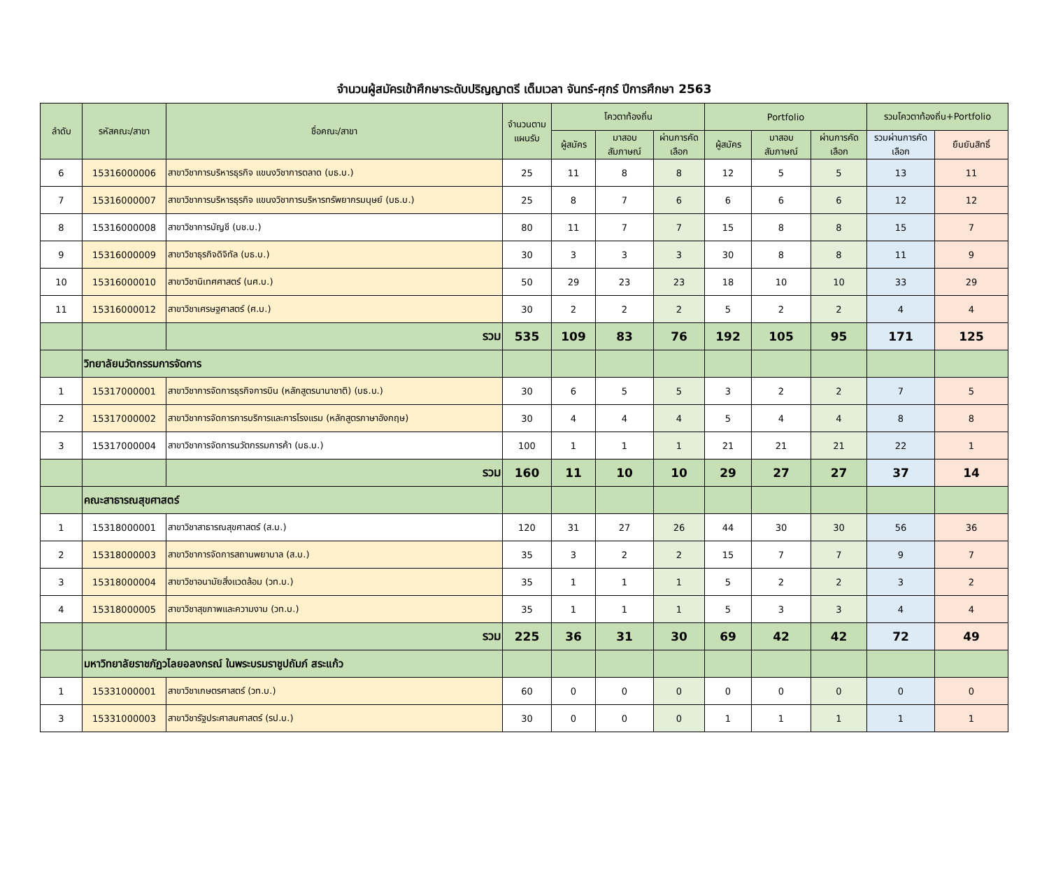จำนวนผู้สมัครเข้าศึกษาระดับปริญญาตรี เต็มเวลา จันทร์-ศุกร์ ปีการศึกษา 2563
| ลำดับ | รหัสคณะ/สาขา | ชื่อคณะ/สาขา | จำนวนตามแผนรับ | โควตาท้องถิ่น | | | Portfolio | | | รวมโควตาท้องถิ่น+Portfolio | |
| --- | --- | --- | --- | --- | --- | --- | --- | --- | --- | --- | --- |
| | | | | ผู้สมัคร | มาสอบสัมภาษณ์ | ผ่านการคัดเลือก | ผู้สมัคร | มาสอบสัมภาษณ์ | ผ่านการคัดเลือก | รวมผ่านการคัดเลือก | ยืนยันสิทธิ์ |
| 6 | 15316000006 | สาขาวิชาการบริหารธุรกิจ แขนงวิชาการตลาด (บธ.บ.) | 25 | 11 | 8 | 8 | 12 | 5 | 5 | 13 | 11 |
| 7 | 15316000007 | สาขาวิชาการบริหารธุรกิจ แขนงวิชาการบริหารทรัพยากรมนุษย์ (บธ.บ.) | 25 | 8 | 7 | 6 | 6 | 6 | 6 | 12 | 12 |
| 8 | 15316000008 | สาขาวิชาการบัญชี (บช.บ.) | 80 | 11 | 7 | 7 | 15 | 8 | 8 | 15 | 7 |
| 9 | 15316000009 | สาขาวิชาธุรกิจดิจิทัล (บธ.บ.) | 30 | 3 | 3 | 3 | 30 | 8 | 8 | 11 | 9 |
| 10 | 15316000010 | สาขาวิชานิเทศศาสตร์ (นศ.บ.) | 50 | 29 | 23 | 23 | 18 | 10 | 10 | 33 | 29 |
| 11 | 15316000012 | สาขาวิชาเศรษฐศาสตร์ (ศ.บ.) | 30 | 2 | 2 | 2 | 5 | 2 | 2 | 4 | 4 |
| | | รวม | 535 | 109 | 83 | 76 | 192 | 105 | 95 | 171 | 125 |
| | วิทยาลัยนวัตกรรมการจัดการ | | | | | | | | | | |
| 1 | 15317000001 | สาขาวิชาการจัดการธุรกิจการบิน (หลักสูตรนานาชาติ) (บธ.บ.) | 30 | 6 | 5 | 5 | 3 | 2 | 2 | 7 | 5 |
| 2 | 15317000002 | สาขาวิชาการจัดการการบริการและการโรงแรม (หลักสูตรภาษาอังกฤษ) | 30 | 4 | 4 | 4 | 5 | 4 | 4 | 8 | 8 |
| 3 | 15317000004 | สาขาวิชาการจัดการนวัตกรรมการค้า (บธ.บ.) | 100 | 1 | 1 | 1 | 21 | 21 | 21 | 22 | 1 |
| | | รวม | 160 | 11 | 10 | 10 | 29 | 27 | 27 | 37 | 14 |
| | คณะสาธารณสุขศาสตร์ | | | | | | | | | | |
| 1 | 15318000001 | สาขาวิชาสาธารณสุขศาสตร์ (ส.บ.) | 120 | 31 | 27 | 26 | 44 | 30 | 30 | 56 | 36 |
| 2 | 15318000003 | สาขาวิชาการจัดการสถานพยาบาล (ส.บ.) | 35 | 3 | 2 | 2 | 15 | 7 | 7 | 9 | 7 |
| 3 | 15318000004 | สาขาวิชาอนามัยสิ่งแวดล้อม (วท.บ.) | 35 | 1 | 1 | 1 | 5 | 2 | 2 | 3 | 2 |
| 4 | 15318000005 | สาขาวิชาสุขภาพและความงาม (วท.บ.) | 35 | 1 | 1 | 1 | 5 | 3 | 3 | 4 | 4 |
| | | รวม | 225 | 36 | 31 | 30 | 69 | 42 | 42 | 72 | 49 |
| | มหาวิทยาลัยราชภัฏวไลยอลงกรณ์ ในพระบรมราชูปถัมภ์ สระแก้ว | | | | | | | | | | |
| 1 | 15331000001 | สาขาวิชาเกษตรศาสตร์ (วท.บ.) | 60 | 0 | 0 | 0 | 0 | 0 | 0 | 0 | 0 |
| 3 | 15331000003 | สาขาวิชารัฐประศาสนศาสตร์ (รป.บ.) | 30 | 0 | 0 | 0 | 1 | 1 | 1 | 1 | 1 |